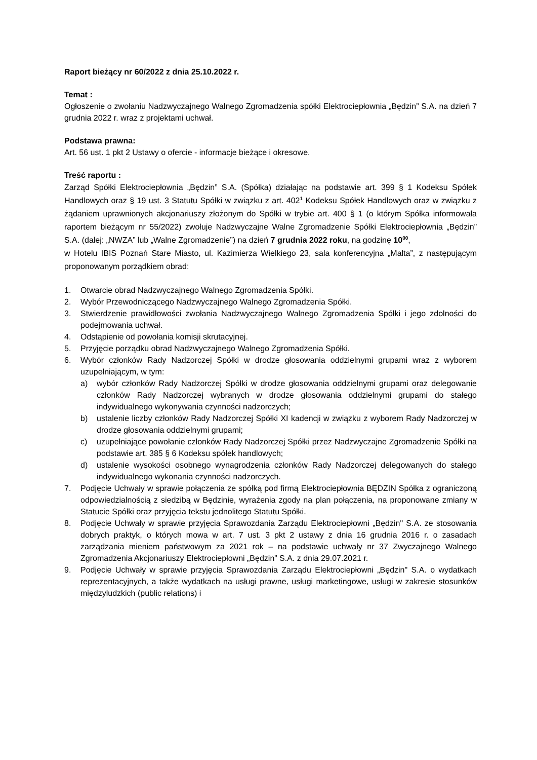Raport bieżący nr 60/2022 z dnia 25.10.2022 r.
Temat :
Ogłoszenie o zwołaniu Nadzwyczajnego Walnego Zgromadzenia spółki Elektrociepłownia „Będzin” S.A. na dzień 7 grudnia 2022 r. wraz z projektami uchwał.
Podstawa prawna:
Art. 56 ust. 1 pkt 2 Ustawy o ofercie - informacje bieżące i okresowe.
Treść raportu :
Zarząd Spółki Elektrociepłownia „Będzin” S.A. (Spółka) działając na podstawie art. 399 § 1 Kodeksu Spółek Handlowych oraz § 19 ust. 3 Statutu Spółki w związku z art. 402<sup>1</sup> Kodeksu Spółek Handlowych oraz w związku z żądaniem uprawnionych akcjonariuszy złożonym do Spółki w trybie art. 400 § 1 (o którym Spółka informowała raportem bieżącym nr 55/2022) zwołuje Nadzwyczajne Walne Zgromadzenie Spółki Elektrociepłownia „Będzin” S.A. (dalej: „NWZA” lub „Walne Zgromadzenie”) na dzień 7 grudnia 2022 roku, na godzinę 10<sup>00</sup>,
w Hotelu IBIS Poznań Stare Miasto, ul. Kazimierza Wielkiego 23, sala konferencyjna „Malta”, z następującym proponowanym porządkiem obrad:
1. Otwarcie obrad Nadzwyczajnego Walnego Zgromadzenia Spółki.
2. Wybór Przewodniczącego Nadzwyczajnego Walnego Zgromadzenia Spółki.
3. Stwierdzenie prawidłowości zwołania Nadzwyczajnego Walnego Zgromadzenia Spółki i jego zdolności do podejmowania uchwał.
4. Odstąpienie od powołania komisji skrutacyjnej.
5. Przyjęcie porządku obrad Nadzwyczajnego Walnego Zgromadzenia Spółki.
6. Wybór członków Rady Nadzorczej Spółki w drodze głosowania oddzielnymi grupami wraz z wyborem uzupełniającym, w tym:
a) wybór członków Rady Nadzorczej Spółki w drodze głosowania oddzielnymi grupami oraz delegowanie członków Rady Nadzorczej wybranych w drodze głosowania oddzielnymi grupami do stałego indywidualnego wykonywania czynności nadzorczych;
b) ustalenie liczby członków Rady Nadzorczej Spółki XI kadencji w związku z wyborem Rady Nadzorczej w drodze głosowania oddzielnymi grupami;
c) uzupełniające powołanie członków Rady Nadzorczej Spółki przez Nadzwyczajne Zgromadzenie Spółki na podstawie art. 385 § 6 Kodeksu spółek handlowych;
d) ustalenie wysokości osobnego wynagrodzenia członków Rady Nadzorczej delegowanych do stałego indywidualnego wykonania czynności nadzorczych.
7. Podjęcie Uchwały w sprawie połączenia ze spółką pod firmą Elektrociepłownia BĘDZIN Spółka z ograniczoną odpowiedzialnością z siedzibą w Będzinie, wyrażenia zgody na plan połączenia, na proponowane zmiany w Statucie Spółki oraz przyjęcia tekstu jednolitego Statutu Spółki.
8. Podjęcie Uchwały w sprawie przyjęcia Sprawozdania Zarządu Elektrociepłowni „Będzin" S.A. ze stosowania dobrych praktyk, o których mowa w art. 7 ust. 3 pkt 2 ustawy z dnia 16 grudnia 2016 r. o zasadach zarządzania mieniem państwowym za 2021 rok – na podstawie uchwały nr 37 Zwyczajnego Walnego Zgromadzenia Akcjonariuszy Elektrociepłowni „Będzin” S.A. z dnia 29.07.2021 r.
9. Podjęcie Uchwały w sprawie przyjęcia Sprawozdania Zarządu Elektrociepłowni „Będzin" S.A. o wydatkach reprezentacyjnych, a także wydatkach na usługi prawne, usługi marketingowe, usługi w zakresie stosunków międzyludzkich (public relations) i